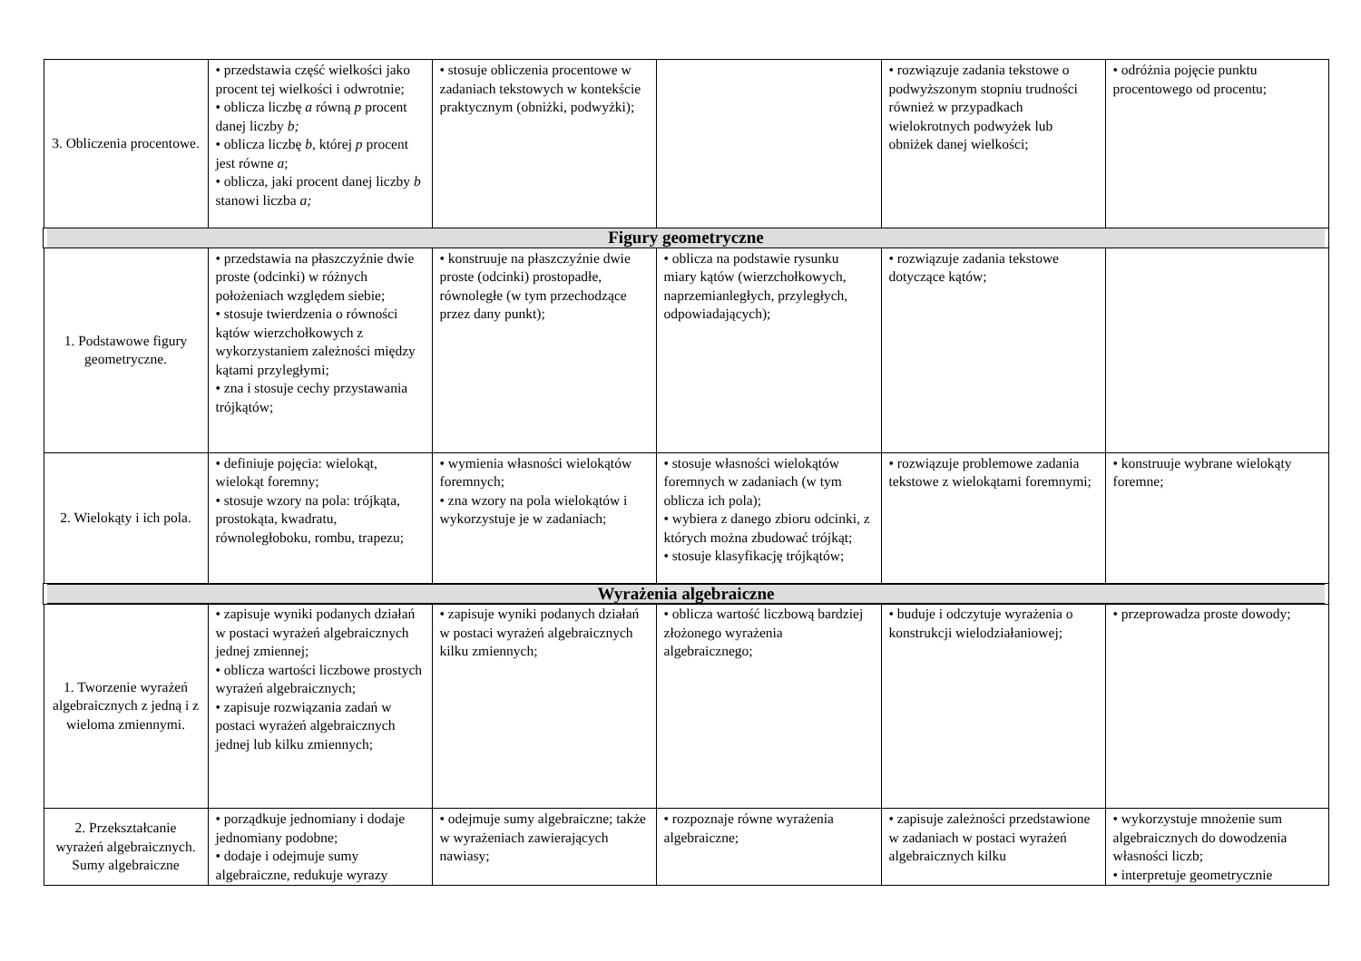| 3. Obliczenia procentowe. | • przedstawia część wielkości jako procent tej wielkości i odwrotnie; • oblicza liczbę a równą p procent danej liczby b; • oblicza liczbę b, której p procent jest równe a ; • oblicza, jaki procent danej liczby b stanowi liczba a; | • stosuje obliczenia procentowe w zadaniach tekstowych w kontekście praktycznym (obniżki, podwyżki); | | • rozwiązuje zadania tekstowe o podwyższonym stopniu trudności również w przypadkach wielokrotnych podwyżek lub obniżek danej wielkości; | • odróżnia pojęcie punktu procentowego od procentu; |
| Figury geometryczne | | | | | |
| 1. Podstawowe figury geometryczne. | • przedstawia na płaszczyźnie dwie proste (odcinki) w różnych położeniach względem siebie; • stosuje twierdzenia o równości kątów wierzchołkowych z wykorzystaniem zależności między kątami przyległymi; • zna i stosuje cechy przystawania trójkątów; | • konstruuje na płaszczyźnie dwie proste (odcinki) prostopadłe, równoległe (w tym przechodzące przez dany punkt); | • oblicza na podstawie rysunku miary kątów (wierzchołkowych, naprzemianległych, przyległych, odpowiadających); | • rozwiązuje zadania tekstowe dotyczące kątów; | |
| 2. Wielokąty i ich pola. | • definiuje pojęcia: wielokąt, wielokąt foremny; • stosuje wzory na pola: trójkąta, prostokąta, kwadratu, równoległoboku, rombu, trapezu; | • wymienia własności wielokątów foremnych; • zna wzory na pola wielokątów i wykorzystuje je w zadaniach; | • stosuje własności wielokątów foremnych w zadaniach (w tym oblicza ich pola); • wybiera z danego zbioru odcinki, z których można zbudować trójkąt; • stosuje klasyfikację trójkątów; | • rozwiązuje problemowe zadania tekstowe z wielokątami foremnymi; | • konstruuje wybrane wielokąty foremne; |
| Wyrażenia algebraiczne | | | | | |
| 1. Tworzenie wyrażeń algebraicznych z jedną i z wieloma zmiennymi. | • zapisuje wyniki podanych działań w postaci wyrażeń algebraicznych jednej zmiennej; • oblicza wartości liczbowe prostych wyrażeń algebraicznych; • zapisuje rozwiązania zadań w postaci wyrażeń algebraicznych jednej lub kilku zmiennych; | • zapisuje wyniki podanych działań w postaci wyrażeń algebraicznych kilku zmiennych; | • oblicza wartość liczbową bardziej złożonego wyrażenia algebraicznego; | • buduje i odczytuje wyrażenia o konstrukcji wielodziałaniowej; | • przeprowadza proste dowody; |
| 2. Przekształcanie wyrażeń algebraicznych. Sumy algebraiczne | • porządkuje jednomiany i dodaje jednomiany podobne; • dodaje i odejmuje sumy algebraiczne, redukuje wyrazy | • odejmuje sumy algebraiczne; także w wyrażeniach zawierających nawiasy; | • rozpoznaje równe wyrażenia algebraiczne; | • zapisuje zależności przedstawione w zadaniach w postaci wyrażeń algebraicznych kilku | • wykorzystuje mnożenie sum algebraicznych do dowodzenia własności liczb; • interpretuje geometrycznie |